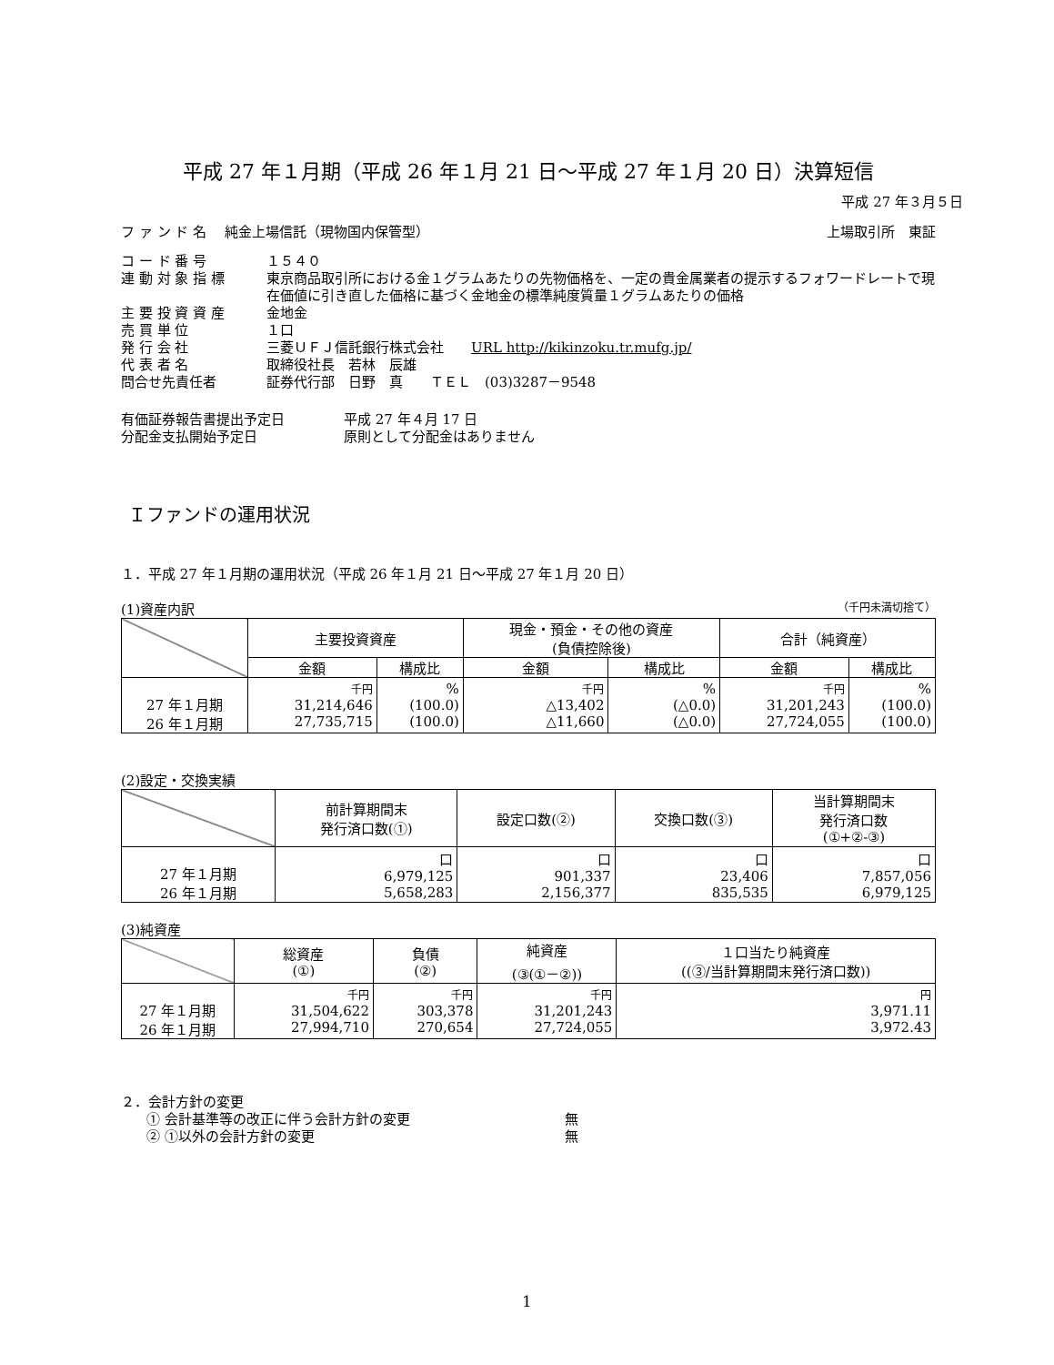平成 27 年１月期（平成 26 年１月 21 日～平成 27 年１月 20 日）決算短信
平成 27 年３月５日
フ ァ ン ド 名　 純金上場信託（現物国内保管型） 上場取引所　東証
コ ー ド 番 号 １５４０ 連 動 対 象 指 標 東京商品取引所における金１グラムあたりの先物価格を、一定の貴金属業者の提示するフォワードレートで現在価値に引き直した価格に基づく金地金の標準純度質量１グラムあたりの価格 主 要 投 資 資 産 金地金 売 買 単 位 １口 発 行 会 社 三菱ＵＦＪ信託銀行株式会社　　URL http://kikinzoku.tr.mufg.jp/ 代 表 者 名 取締役社長　若林　辰雄 問合せ先責任者 証券代行部　日野　真　　ＴＥＬ　(03)3287－9548
有価証券報告書提出予定日 平成 27 年４月 17 日 分配金支払開始予定日 原則として分配金はありません
Ｉファンドの運用状況
１．平成 27 年１月期の運用状況（平成 26 年１月 21 日～平成 27 年１月 20 日）
(1)資産内訳 （千円未満切捨て）
| | 主要投資資産 | | 現金・預金・その他の資産 (負債控除後) | | 合計（純資産） | |
| --- | --- | --- | --- | --- | --- | --- |
| | 金額 | 構成比 | 金額 | 構成比 | 金額 | 構成比 |
| 27 年１月期 26 年１月期 | 千円 31,214,646 27,735,715 | % (100.0) (100.0) | 千円 △13,402 △11,660 | % (△0.0) (△0.0) | 千円 31,201,243 27,724,055 | % (100.0) (100.0) |
(2)設定・交換実績
| | 前計算期間末 発行済口数(①) | 設定口数(②) | 交換口数(③) | 当計算期間末 発行済口数 (①+②-③) |
| --- | --- | --- | --- | --- |
| 27 年１月期 26 年１月期 | 口 6,979,125 5,658,283 | 口 901,337 2,156,377 | 口 23,406 835,535 | 口 7,857,056 6,979,125 |
(3)純資産
| | 総資産 (①) | 負債 (②) | 純資産 (③(①－②)) | １口当たり純資産 ((③/当計算期間末発行済口数)) |
| --- | --- | --- | --- | --- |
| 27 年１月期 26 年１月期 | 千円 31,504,622 27,994,710 | 千円 303,378 270,654 | 千円 31,201,243 27,724,055 | 円 3,971.11 3,972.43 |
２．会計方針の変更
① 会計基準等の改正に伴う会計方針の変更 無
② ①以外の会計方針の変更 無
1